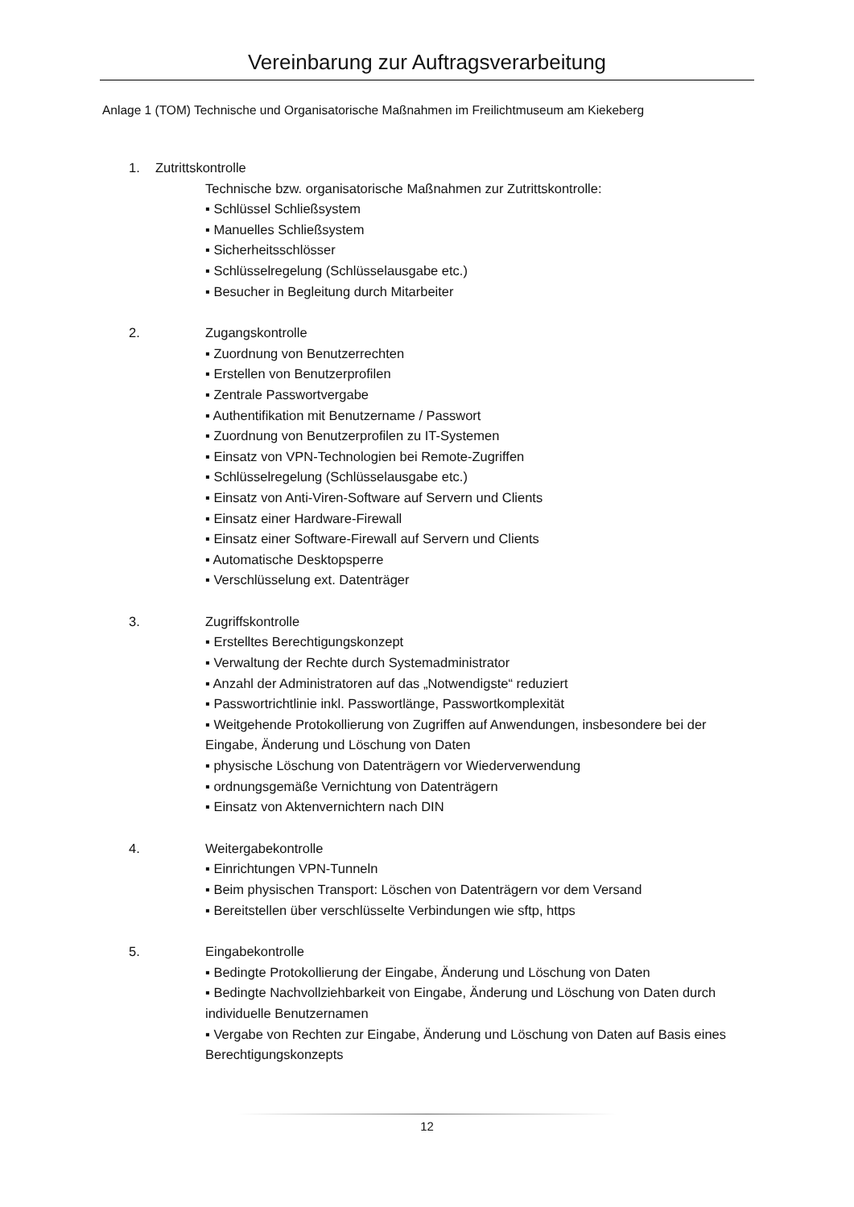Vereinbarung zur Auftragsverarbeitung
Anlage 1 (TOM) Technische und Organisatorische Maßnahmen im Freilichtmuseum am Kiekeberg
1. Zutrittskontrolle
Technische bzw. organisatorische Maßnahmen zur Zutrittskontrolle:
▪ Schlüssel Schließsystem
▪ Manuelles Schließsystem
▪ Sicherheitsschlösser
▪ Schlüsselregelung (Schlüsselausgabe etc.)
▪ Besucher in Begleitung durch Mitarbeiter
2. Zugangskontrolle
▪ Zuordnung von Benutzerrechten
▪ Erstellen von Benutzerprofilen
▪ Zentrale Passwortvergabe
▪ Authentifikation mit Benutzername / Passwort
▪ Zuordnung von Benutzerprofilen zu IT-Systemen
▪ Einsatz von VPN-Technologien bei Remote-Zugriffen
▪ Schlüsselregelung (Schlüsselausgabe etc.)
▪ Einsatz von Anti-Viren-Software auf Servern und Clients
▪ Einsatz einer Hardware-Firewall
▪ Einsatz einer Software-Firewall auf Servern und Clients
▪ Automatische Desktopsperre
▪ Verschlüsselung ext. Datenträger
3. Zugriffskontrolle
▪ Erstelltes Berechtigungskonzept
▪ Verwaltung der Rechte durch Systemadministrator
▪ Anzahl der Administratoren auf das „Notwendigste“ reduziert
▪ Passwortrichtlinie inkl. Passwortlänge, Passwortkomplexität
▪ Weitgehende Protokollierung von Zugriffen auf Anwendungen, insbesondere bei der Eingabe, Änderung und Löschung von Daten
▪ physische Löschung von Datenträgern vor Wiederverwendung
▪ ordnungsgemäße Vernichtung von Datenträgern
▪ Einsatz von Aktenvernichtern nach DIN
4. Weitergabekontrolle
▪ Einrichtungen VPN-Tunneln
▪ Beim physischen Transport: Löschen von Datenträgern vor dem Versand
▪ Bereitstellen über verschlüsselte Verbindungen wie sftp, https
5. Eingabekontrolle
▪ Bedingte Protokollierung der Eingabe, Änderung und Löschung von Daten
▪ Bedingte Nachvollziehbarkeit von Eingabe, Änderung und Löschung von Daten durch individuelle Benutzernamen
▪ Vergabe von Rechten zur Eingabe, Änderung und Löschung von Daten auf Basis eines Berechtigungskonzepts
12